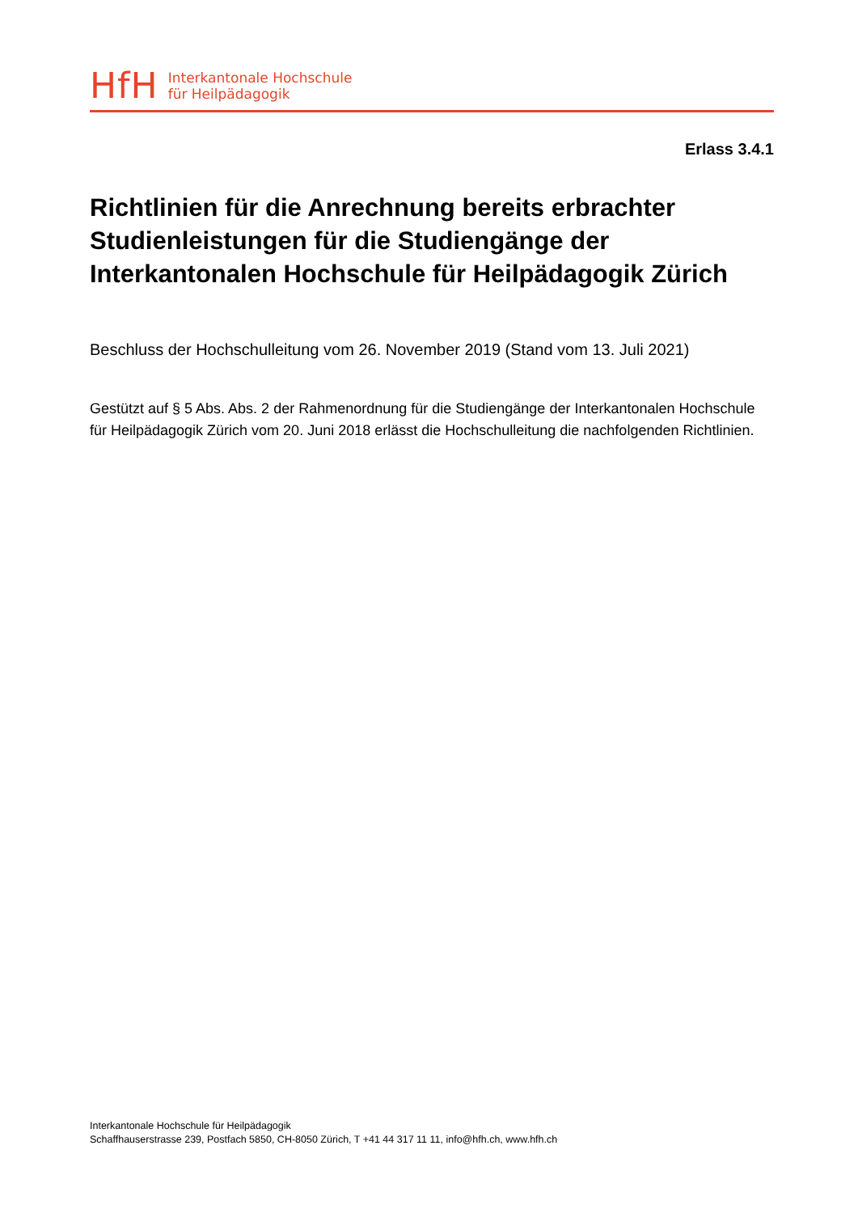HfH
Interkantonale Hochschule
für Heilpädagogik
Erlass 3.4.1
Richtlinien für die Anrechnung bereits erbrachter Studienleistungen für die Studiengänge der Interkantonalen Hochschule für Heilpädagogik Zürich
Beschluss der Hochschulleitung vom 26. November 2019 (Stand vom 13. Juli 2021)
Gestützt auf § 5 Abs. Abs. 2 der Rahmenordnung für die Studiengänge der Interkantonalen Hochschule für Heilpädagogik Zürich vom 20. Juni 2018 erlässt die Hochschulleitung die nachfolgenden Richtlinien.
Interkantonale Hochschule für Heilpädagogik
Schaffhauserstrasse 239, Postfach 5850, CH-8050 Zürich, T +41 44 317 11 11, info@hfh.ch, www.hfh.ch